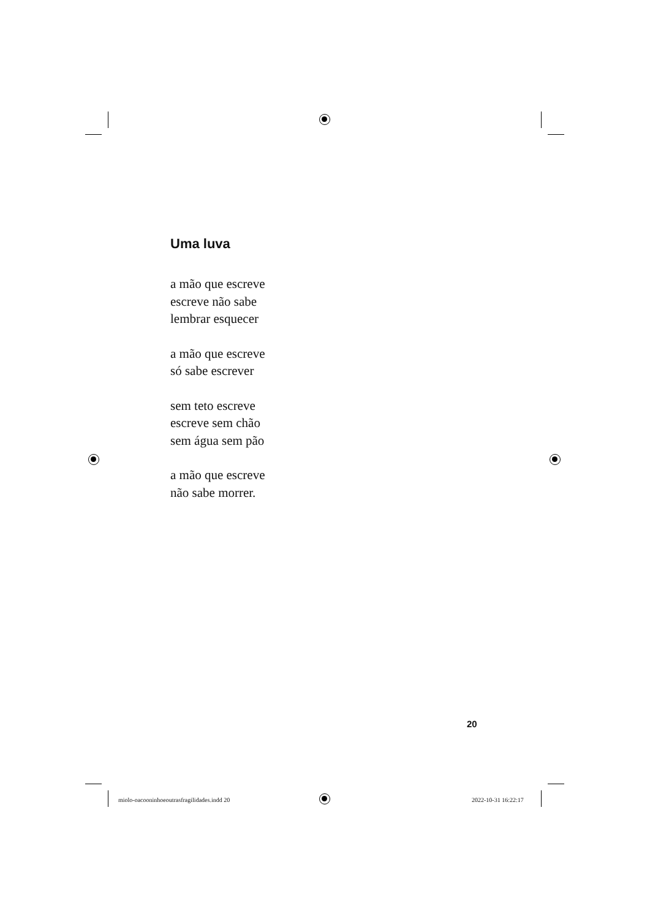Uma luva
a mão que escreve
escreve não sabe
lembrar esquecer
a mão que escreve
só sabe escrever
sem teto escreve
escreve sem chão
sem água sem pão
a mão que escreve
não sabe morrer.
20
miolo-oacooninhoeoutrasfragilidades.indd 20
2022-10-31 16:22:17